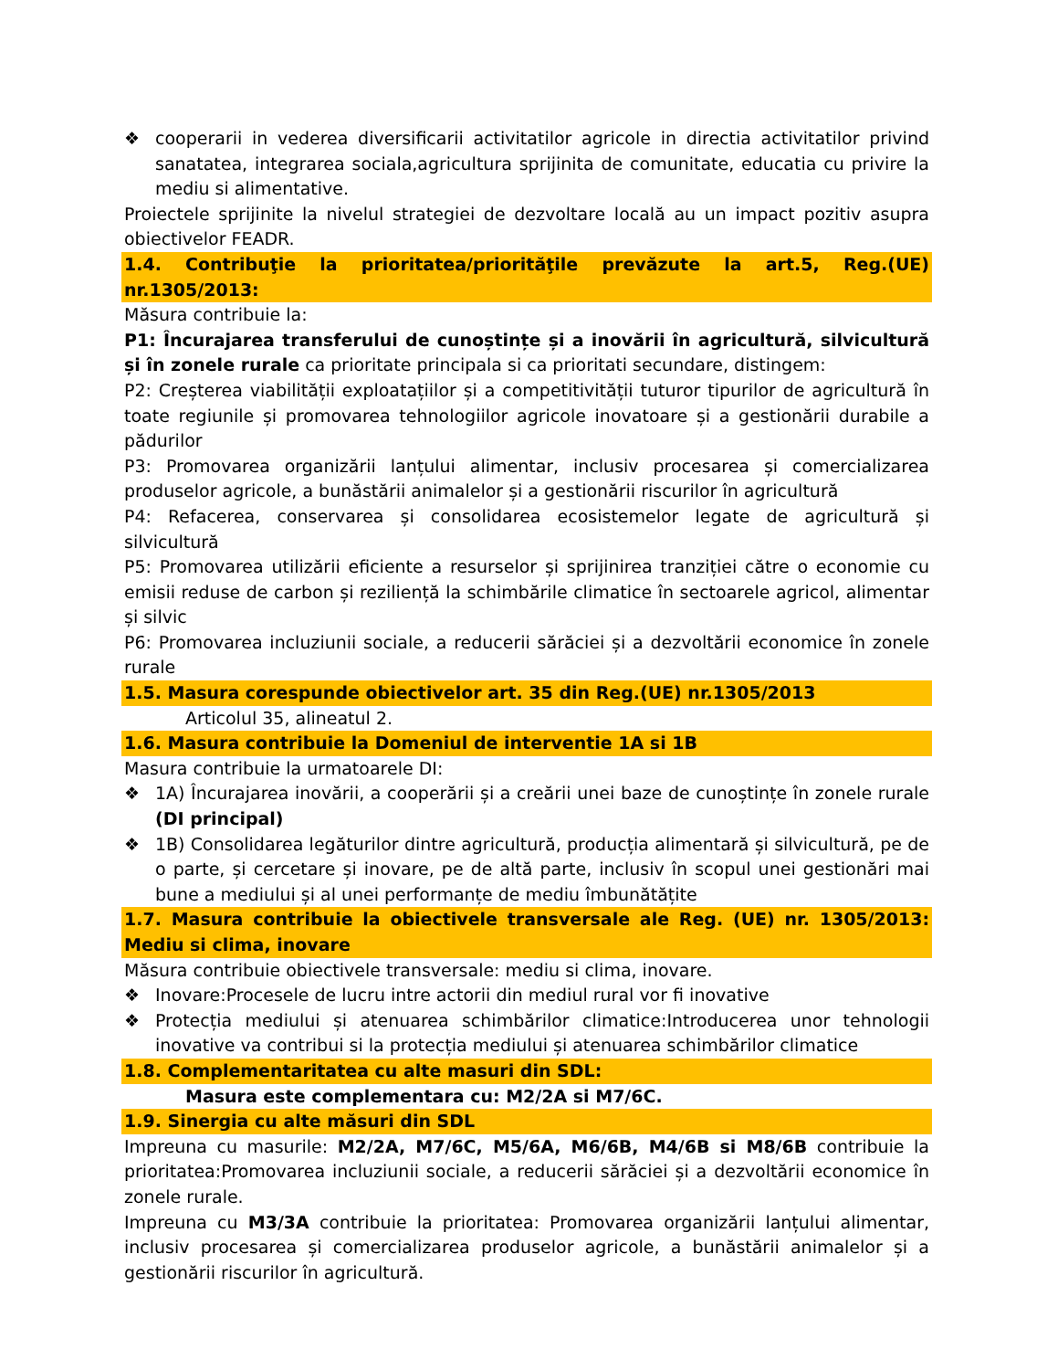❖ cooperarii in vederea diversificarii activitatilor agricole in directia activitatilor privind sanatatea, integrarea sociala,agricultura sprijinita de comunitate, educatia cu privire la mediu si alimentative.
Proiectele sprijinite la nivelul strategiei de dezvoltare locală au un impact pozitiv asupra obiectivelor FEADR.
1.4. Contribuţie la prioritatea/priorităţile prevăzute la art.5, Reg.(UE) nr.1305/2013:
Măsura contribuie la:
P1: Încurajarea transferului de cunoștințe și a inovării în agricultură, silvicultură și în zonele rurale ca prioritate principala si ca prioritati secundare, distingem:
P2: Creșterea viabilității exploatațiilor și a competitivității tuturor tipurilor de agricultură în toate regiunile și promovarea tehnologiilor agricole inovatoare și a gestionării durabile a pădurilor
P3: Promovarea organizării lanțului alimentar, inclusiv procesarea și comercializarea produselor agricole, a bunăstării animalelor și a gestionării riscurilor în agricultură
P4: Refacerea, conservarea și consolidarea ecosistemelor legate de agricultură și silvicultură
P5: Promovarea utilizării eficiente a resurselor și sprijinirea tranziției către o economie cu emisii reduse de carbon și reziliență la schimbările climatice în sectoarele agricol, alimentar și silvic
P6: Promovarea incluziunii sociale, a reducerii sărăciei și a dezvoltării economice în zonele rurale
1.5. Masura corespunde obiectivelor art. 35 din Reg.(UE) nr.1305/2013
Articolul 35, alineatul 2.
1.6. Masura contribuie la Domeniul de interventie 1A si 1B
Masura contribuie la urmatoarele DI:
❖ 1A) Încurajarea inovării, a cooperării și a creării unei baze de cunoștințe în zonele rurale (DI principal)
❖ 1B) Consolidarea legăturilor dintre agricultură, producția alimentară și silvicultură, pe de o parte, și cercetare și inovare, pe de altă parte, inclusiv în scopul unei gestionări mai bune a mediului și al unei performanțe de mediu îmbunătățite
1.7. Masura contribuie la obiectivele transversale ale Reg. (UE) nr. 1305/2013: Mediu si clima, inovare
Măsura contribuie obiectivele transversale: mediu si clima, inovare.
❖ Inovare:Procesele de lucru intre actorii din mediul rural vor fi inovative
❖ Protecția mediului și atenuarea schimbărilor climatice:Introducerea unor tehnologii inovative va contribui si la protecția mediului și atenuarea schimbărilor climatice
1.8. Complementaritatea cu alte masuri din SDL:
Masura este complementara cu: M2/2A si M7/6C.
1.9. Sinergia cu alte măsuri din SDL
Impreuna cu masurile: M2/2A, M7/6C, M5/6A, M6/6B, M4/6B si M8/6B contribuie la prioritatea:Promovarea incluziunii sociale, a reducerii sărăciei și a dezvoltării economice în zonele rurale.
Impreuna cu M3/3A contribuie la prioritatea: Promovarea organizării lanțului alimentar, inclusiv procesarea și comercializarea produselor agricole, a bunăstării animalelor și a gestionării riscurilor în agricultură.